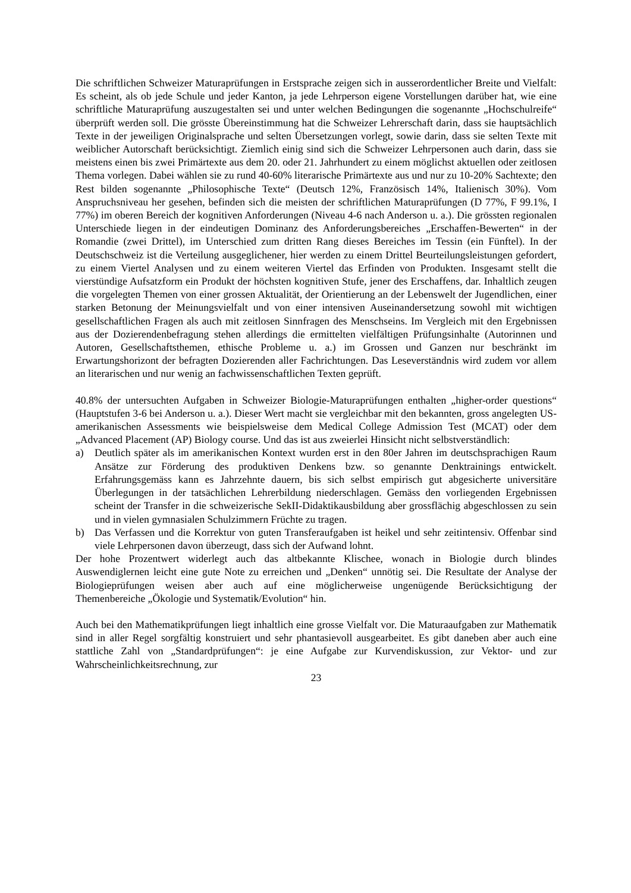Die schriftlichen Schweizer Maturaprüfungen in Erstsprache zeigen sich in ausserordentlicher Breite und Vielfalt: Es scheint, als ob jede Schule und jeder Kanton, ja jede Lehrperson eigene Vorstellungen darüber hat, wie eine schriftliche Maturaprüfung auszugestalten sei und unter welchen Bedingungen die sogenannte „Hochschulreife“ überprüft werden soll. Die grösste Übereinstimmung hat die Schweizer Lehrerschaft darin, dass sie hauptsächlich Texte in der jeweiligen Originalsprache und selten Übersetzungen vorlegt, sowie darin, dass sie selten Texte mit weiblicher Autorschaft berücksichtigt. Ziemlich einig sind sich die Schweizer Lehrpersonen auch darin, dass sie meistens einen bis zwei Primärtexte aus dem 20. oder 21. Jahrhundert zu einem möglichst aktuellen oder zeitlosen Thema vorlegen. Dabei wählen sie zu rund 40-60% literarische Primärtexte aus und nur zu 10-20% Sachtexte; den Rest bilden sogenannte „Philosophische Texte“ (Deutsch 12%, Französisch 14%, Italienisch 30%). Vom Anspruchsniveau her gesehen, befinden sich die meisten der schriftlichen Maturaprüfungen (D 77%, F 99.1%, I 77%) im oberen Bereich der kognitiven Anforderungen (Niveau 4-6 nach Anderson u. a.). Die grössten regionalen Unterschiede liegen in der eindeutigen Dominanz des Anforderungsbereiches „Erschaffen-Bewerten“ in der Romandie (zwei Drittel), im Unterschied zum dritten Rang dieses Bereiches im Tessin (ein Fünftel). In der Deutschschweiz ist die Verteilung ausgeglichener, hier werden zu einem Drittel Beurteilungsleistungen gefordert, zu einem Viertel Analysen und zu einem weiteren Viertel das Erfinden von Produkten. Insgesamt stellt die vierstündige Aufsatzform ein Produkt der höchsten kognitiven Stufe, jener des Erschaffens, dar. Inhaltlich zeugen die vorgelegten Themen von einer grossen Aktualität, der Orientierung an der Lebenswelt der Jugendlichen, einer starken Betonung der Meinungsvielfalt und von einer intensiven Auseinandersetzung sowohl mit wichtigen gesellschaftlichen Fragen als auch mit zeitlosen Sinnfragen des Menschseins. Im Vergleich mit den Ergebnissen aus der Dozierendenbefragung stehen allerdings die ermittelten vielfältigen Prüfungsinhalte (Autorinnen und Autoren, Gesellschaftsthemen, ethische Probleme u. a.) im Grossen und Ganzen nur beschränkt im Erwartungshorizont der befragten Dozierenden aller Fachrichtungen. Das Leseverständnis wird zudem vor allem an literarischen und nur wenig an fachwissenschaftlichen Texten geprüft.
40.8% der untersuchten Aufgaben in Schweizer Biologie-Maturaprüfungen enthalten „higher-order questions“ (Hauptstufen 3-6 bei Anderson u. a.). Dieser Wert macht sie vergleichbar mit den bekannten, gross angelegten US-amerikanischen Assessments wie beispielsweise dem Medical College Admission Test (MCAT) oder dem „Advanced Placement (AP) Biology course. Und das ist aus zweierlei Hinsicht nicht selbstverständlich:
a) Deutlich später als im amerikanischen Kontext wurden erst in den 80er Jahren im deutschsprachigen Raum Ansätze zur Förderung des produktiven Denkens bzw. so genannte Denktrainings entwickelt. Erfahrungsgemäss kann es Jahrzehnte dauern, bis sich selbst empirisch gut abgesicherte universitäre Überlegungen in der tatsächlichen Lehrerbildung niederschlagen. Gemäss den vorliegenden Ergebnissen scheint der Transfer in die schweizerische SekII-Didaktikausbildung aber grossflächig abgeschlossen zu sein und in vielen gymnasialen Schulzimmern Früchte zu tragen.
b) Das Verfassen und die Korrektur von guten Transferaufgaben ist heikel und sehr zeitintensiv. Offenbar sind viele Lehrpersonen davon überzeugt, dass sich der Aufwand lohnt.
Der hohe Prozentwert widerlegt auch das altbekannte Klischee, wonach in Biologie durch blindes Auswendiglernen leicht eine gute Note zu erreichen und „Denken“ unnötig sei. Die Resultate der Analyse der Biologieprüfungen weisen aber auch auf eine möglicherweise ungenügende Berücksichtigung der Themenbereiche „Ökologie und Systematik/Evolution“ hin.
Auch bei den Mathematikprüfungen liegt inhaltlich eine grosse Vielfalt vor. Die Maturaaufgaben zur Mathematik sind in aller Regel sorgfältig konstruiert und sehr phantasievoll ausgearbeitet. Es gibt daneben aber auch eine stattliche Zahl von „Standardprüfungen“: je eine Aufgabe zur Kurvendiskussion, zur Vektor- und zur Wahrscheinlichkeitsrechnung, zur
23